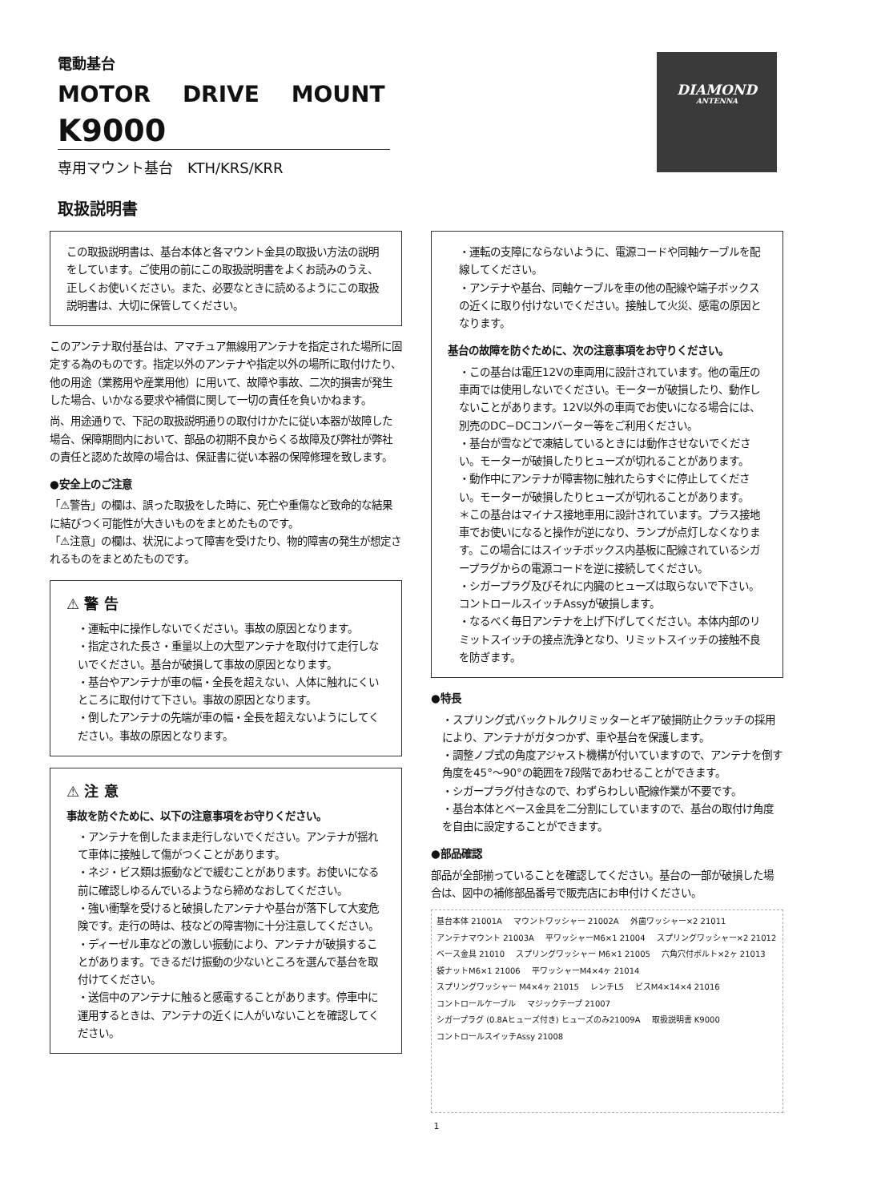電動基台
MOTOR DRIVE MOUNT
K9000
専用マウント基台　KTH/KRS/KRR
取扱説明書
DIAMOND
ANTENNA
この取扱説明書は、基台本体と各マウント金具の取扱い方法の説明をしています。ご使用の前にこの取扱説明書をよくお読みのうえ、正しくお使いください。また、必要なときに読めるようにこの取扱説明書は、大切に保管してください。
このアンテナ取付基台は、アマチュア無線用アンテナを指定された場所に固定する為のものです。指定以外のアンテナや指定以外の場所に取付けたり、他の用途（業務用や産業用他）に用いて、故障や事故、二次的損害が発生した場合、いかなる要求や補償に関して一切の責任を負いかねます。
尚、用途通りで、下記の取扱説明通りの取付けかたに従い本器が故障した場合、保障期間内において、部品の初期不良からくる故障及び弊社が弊社の責任と認めた故障の場合は、保証書に従い本器の保障修理を致します。
●安全上のご注意
「⚠警告」の欄は、誤った取扱をした時に、死亡や重傷など致命的な結果に結びつく可能性が大きいものをまとめたものです。
「⚠注意」の欄は、状況によって障害を受けたり、物的障害の発生が想定されるものをまとめたものです。
⚠ 警 告
・運転中に操作しないでください。事故の原因となります。
・指定された長さ・重量以上の大型アンテナを取付けて走行しないでください。基台が破損して事故の原因となります。
・基台やアンテナが車の幅・全長を超えない、人体に触れにくいところに取付けて下さい。事故の原因となります。
・倒したアンテナの先端が車の幅・全長を超えないようにしてください。事故の原因となります。
⚠ 注 意
事故を防ぐために、以下の注意事項をお守りください。
・アンテナを倒したまま走行しないでください。アンテナが揺れて車体に接触して傷がつくことがあります。
・ネジ・ビス類は振動などで緩むことがあります。お使いになる前に確認しゆるんでいるようなら締めなおしてください。
・強い衝撃を受けると破損したアンテナや基台が落下して大変危険です。走行の時は、枝などの障害物に十分注意してください。
・ディーゼル車などの激しい振動により、アンテナが破損することがあります。できるだけ振動の少ないところを選んで基台を取付けてください。
・送信中のアンテナに触ると感電することがあります。停車中に運用するときは、アンテナの近くに人がいないことを確認してください。
・運転の支障にならないように、電源コードや同軸ケーブルを配線してください。
・アンテナや基台、同軸ケーブルを車の他の配線や端子ボックスの近くに取り付けないでください。接触して火災、感電の原因となります。
基台の故障を防ぐために、次の注意事項をお守りください。
・この基台は電圧12Vの車両用に設計されています。他の電圧の車両では使用しないでください。モーターが破損したり、動作しないことがあります。12V以外の車両でお使いになる場合には、別売のDC−DCコンバーター等をご利用ください。
・基台が雪などで凍結しているときには動作させないでください。モーターが破損したりヒューズが切れることがあります。
・動作中にアンテナが障害物に触れたらすぐに停止してください。モーターが破損したりヒューズが切れることがあります。
＊この基台はマイナス接地車用に設計されています。プラス接地車でお使いになると操作が逆になり、ランプが点灯しなくなります。この場合にはスイッチボックス内基板に配線されているシガープラグからの電源コードを逆に接続してください。
・シガープラグ及びそれに内臓のヒューズは取らないで下さい。コントロールスイッチAssyが破損します。
・なるべく毎日アンテナを上げ下げしてください。本体内部のリミットスイッチの接点洗浄となり、リミットスイッチの接触不良を防ぎます。
●特長
・スプリング式バックトルクリミッターとギア破損防止クラッチの採用により、アンテナがガタつかず、車や基台を保護します。
・調整ノブ式の角度アジャスト機構が付いていますので、アンテナを倒す角度を45°〜90°の範囲を7段階であわせることができます。
・シガープラグ付きなので、わずらわしい配線作業が不要です。
・基台本体とベース金具を二分割にしていますので、基台の取付け角度を自由に設定することができます。
●部品確認
部品が全部揃っていることを確認してください。基台の一部が破損した場合は、図中の補修部品番号で販売店にお申付けください。
基台本体 21001A マウントワッシャー 21002A 外歯ワッシャー×2 21011 アンテナマウント 21003A 平ワッシャーM6×1 21004 スプリングワッシャー×2 21012 ベース金具 21010 スプリングワッシャー M6×1 21005 六角穴付ボルト×2ヶ 21013 袋ナットM6×1 21006 平ワッシャーM4×4ヶ 21014 スプリングワッシャー M4×4ヶ 21015 レンチL5 ビスM4×14×4 21016 コントロールケーブル マジックテープ 21007 シガープラグ (0.8Aヒューズ付き) ヒューズのみ21009A 取扱説明書 K9000 コントロールスイッチAssy 21008
1